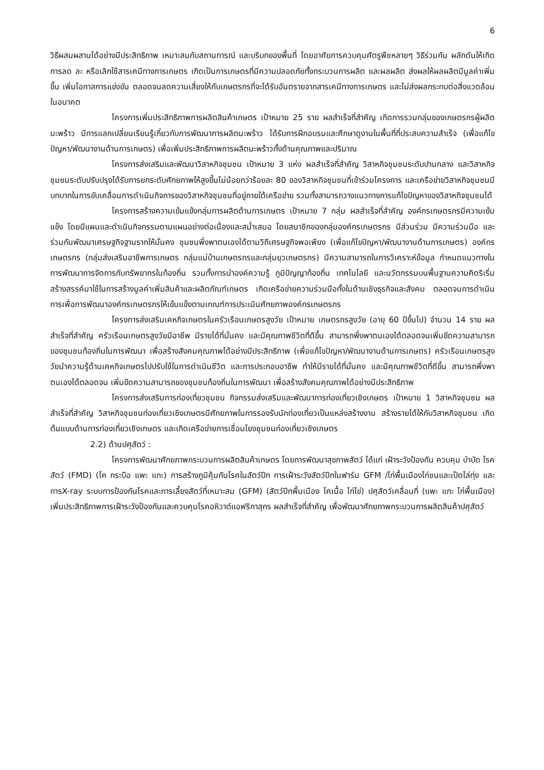6
วิธีผสมผสานได้อย่างมีประสิทธิภาพ เหมาะสมกับสถานการณ์ และบริบทของพื้นที่ โดยอาศัยการควบคุมศัตรูพืชหลายๆ วิธีร่วมกัน ผลักดันให้เกิดการลด ละ หรือเลิกใช้สารเคมีทางการเกษตร เกิดเป็นการเกษตรที่มีความปลอดภัยทั้งกระบวนการผลิต และผลผลิต ส่งผลให้ผลผลิตมีมูลค่าเพิ่มขึ้น เพิ่มโอกาสการแข่งขัน ตลอดจนลดความเสี่ยงให้กับเกษตรกรที่จะได้รับอันตรายจากสารเคมีทางการเกษตร และไม่ส่งผลกระทบต่อสิ่งแวดล้อมในอนาคต
โครงการเพิ่มประสิทธิภาพการผลิตสินค้าเกษตร เป้าหมาย 25 ราย ผลสำเร็จที่สำคัญ เกิดการรวมกลุ่มของเกษตรกรผู้ผลิตมะพร้าว มีการแลกเปลี่ยนเรียนรู้เกี่ยวกับการพัฒนาการผลิตมะพร้าว ได้รับการฝึกอบรมและศึกษาดูงานในพื้นที่ที่ประสบความสำเร็จ (เพื่อแก้ไขปัญหา/พัฒนางานด้านการเกษตร) เพื่อเพิ่มประสิทธิภาพการผลิตมะพร้าวทั้งด้านคุณภาพและปริมาณ
โครงการส่งเสริมและพัฒนาวิสาหกิจชุมชน เป้าหมาย 3 แห่ง ผลสำเร็จที่สำคัญ วิสาหกิจชุมชนระดับปานกลาง และวิสาหกิจชุมชนระดับปรับปรุงได้รับการยกระดับศักยภาพให้สูงขึ้นไม่น้อยกว่าร้อยละ 80 ของวิสาหกิจชุมชนที่เข้าร่วมโครงการ และเครือข่ายวิสาหกิจชุมชนมีบทบาทในการขับเคลื่อนการดำเนินกิจการของวิสาหกิจชุมชนที่อยู่ภายใต้เครือข่าย รวมทั้งสามารถวางแนวทางการแก้ไขปัญหาของวิสาหกิจชุมชนได้
โครงการสร้างความเข้มแข้งกลุ่มการผลิตด้านการเกษตร เป้าหมาย 7 กลุ่ม ผลสำเร็จที่สำคัญ องค์กรเกษตรกรมีความเข้มแข็ง โดยมีแผนและดำเนินกิจกรรมตามแผนอย่างต่อเนื่องและสม่ำเสมอ โดยสมาชิกของกลุ่มองค์กรเกษตรกร มีส่วนร่วม มีความร่วมมือ และร่วมกันพัฒนาเศรษฐกิจฐานรากให้มั่นคง ชุมชนพึ่งพาตนเองได้ตามวิถีเศรษฐกิจพอเพียง (เพื่อแก้ไขปัญหา/พัฒนางานด้านการเกษตร) องค์กรเกษตรกร (กลุ่มส่งเสริมอาชีพการเกษตร กลุ่มแม่บ้านเกษตรกรและกลุ่มยุวเกษตรกร) มีความสามารถในการวิเคราะห์ข้อมูล กำหนดแนวทางในการพัฒนาการจัดการกับทรัพยากรในท้องถิ่น รวมทั้งการนำองค์ความรู้ ภูมิปัญญาท้องถิ่น เทคโนโลยี และนวัตกรรมบนพื้นฐานความคิดริเริ่มสร้างสรรค์มาใช้ในการสร้างมูลค่าเพิ่มสินค้าและผลิตภัณฑ์เกษตร เกิดเครือข่ายความร่วมมือทั้งในด้านเชิงธุรกิจและสังคม ตลอดจนการดำเนินการเพื่อการพัฒนาองค์กรเกษตรกรให้เข้มแข็งตามเกณฑ์การประเมินศักยภาพองค์กรเกษตรกร
โครงการส่งเสริมเคหกิจเกษตรในครัวเรือนเกษตรสูงวัย เป้าหมาย เกษตรกรสูงวัย (อายุ 60 ปีขึ้นไป) จำนวน 14 ราย ผลสำเร็จที่สำคัญ ครัวเรือนเกษตรสูงวัยมีอาชีพ มีรายได้ที่มั่นคง และมีคุณภาพชีวิตที่ดีขึ้น สามารถพึ่งพาตนเองได้ตลอดจนเพิ่มขีดความสามารถของชุมชนท้องถิ่นในการพัฒนา เพื่อสร้างสังคมคุณภาพได้อย่างมีประสิทธิภาพ (เพื่อแก้ไขปัญหา/พัฒนางานด้านการเกษตร) ครัวเรือนเกษตรสูงวัยนำความรู้ด้านเคหกิจเกษตรไปปรับใช้ในการดำเนินชีวิต และการประกอบอาชีพ ทำให้มีรายได้ที่มั่นคง และมีคุณภาพชีวิตที่ดีขึ้น สามารถพึ่งพาตนเองได้ตลอดจน เพิ่มขีดความสามารถของชุมชนท้องถิ่นในการพัฒนา เพื่อสร้างสังคมคุณภาพได้อย่างมีประสิทธิภาพ
โครงการส่งเสริมการท่องเที่ยวชุมชน กิจกรรมส่งเสริมและพัฒนาการท่องเที่ยวเชิงเกษตร เป้าหมาย 1 วิสาหกิจชุมชน ผลสำเร็จที่สำคัญ วิสาหกิจชุมชนท่องเที่ยวเชิงเกษตรมีศักยภาพในการรองรับนักท่องเที่ยวเป็นแหล่งสร้างงาน สร้างรายได้ให้กับวิสาหกิจชุมชน เกิดต้นแบบด้านการท่องเที่ยวเชิงเกษตร และเกิดเครือข่ายการเชื่อมโยงชุมชนท่องเที่ยวเชิงเกษตร
2.2) ด้านปศุสัตว์ :
โครงการพัฒนาศักยภาพกระบวนการผลิตสินค้าเกษตร โดยการพัฒนาสุขภาพสัตว์ ได้แก่ เฝ้าระวังป้องกัน ควบคุม บำบัด โรคสัตว์ (FMD) (โค กระบือ แพะ แกะ) การสร้างภูมิคุ้มกันโรคในสัตว์ปีก การเฝ้าระวังสัตว์ปีกในฟาร์ม GFM /ไก่พื้นเมืองไก่ชนและเป็ดไล่ทุ่ง และการX-ray ระบบการป้องกันโรคและการเลี้ยงสัตว์ที่เหมาะสม (GFM) (สัตว์ปีกพื้นเมือง โคเนื้อ ไก่ไข่) ปศุสัตว์เคลื่อนที่ (แพะ แกะ ไก่พื้นเมือง) เพิ่มประสิทธิภาพการเฝ้าระวังป้องกันและควบคุมโรคอหิวาต์แอฟริกาสุกร ผลสำเร็จที่สำคัญ เพื่อพัฒนาศักยภาพกระบวนการผลิตสินค้าปศุสัตว์